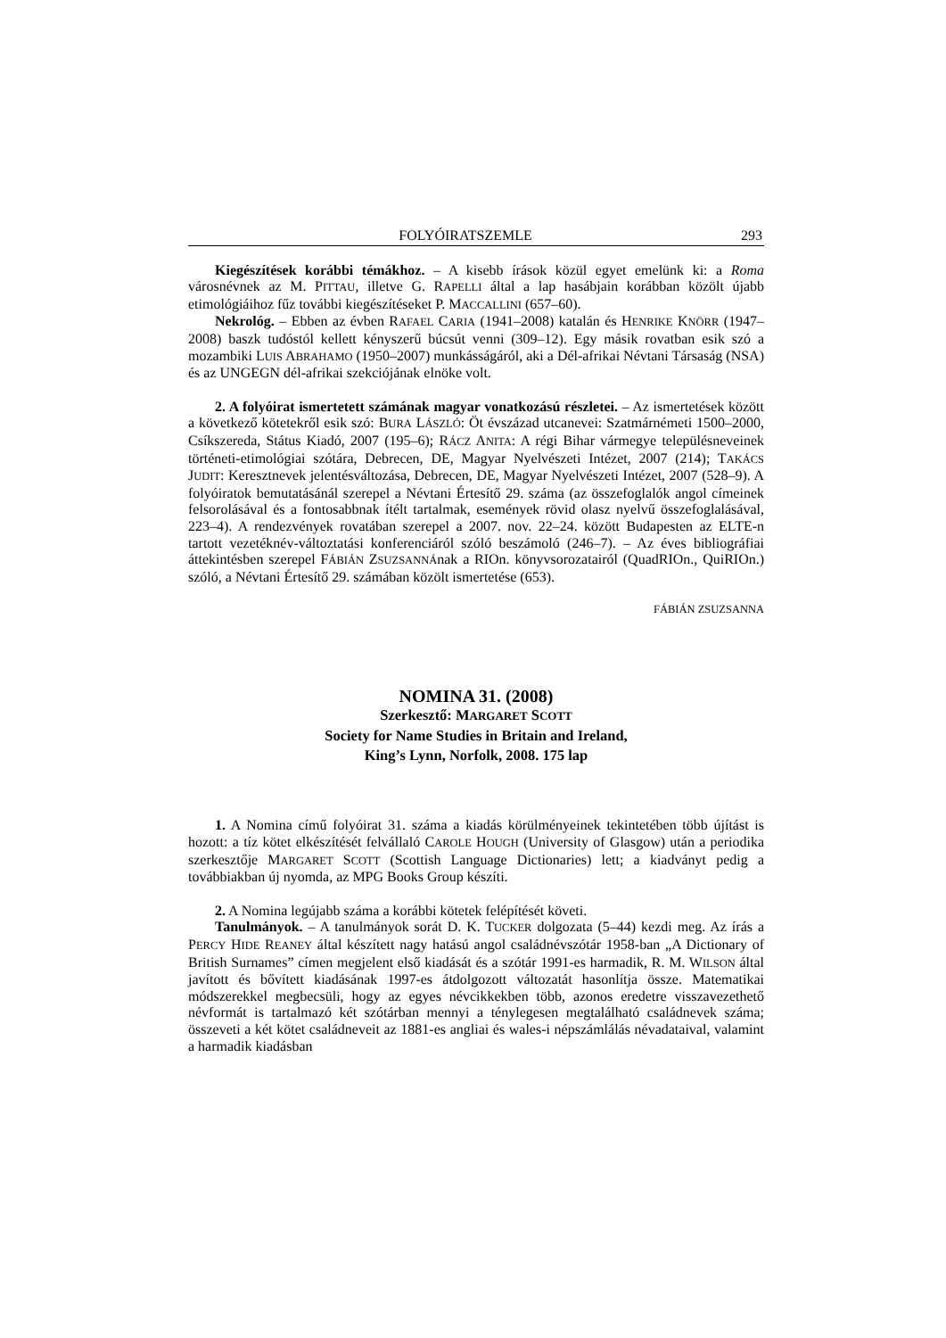FOLYÓIRATSZEMLE 293
Kiegészítések korábbi témákhoz. – A kisebb írások közül egyet emelünk ki: a Roma városnévnek az M. PITTAU, illetve G. RAPELLI által a lap hasábjain korábban közölt újabb etimológiáihoz fűz további kiegészítéseket P. MACCALLINI (657–60).
Nekrológ. – Ebben az évben RAFAEL CARIA (1941–2008) katalán és HENRIKE KNÖRR (1947–2008) baszk tudóstól kellett kényszerű búcsút venni (309–12). Egy másik rovatban esik szó a mozambiki LUIS ABRAHAMO (1950–2007) munkásságáról, aki a Dél-afrikai Névtani Társaság (NSA) és az UNGEGN dél-afrikai szekciójának elnöke volt.
2. A folyóirat ismertetett számának magyar vonatkozású részletei. – Az ismertetések között a következő kötetekről esik szó: BURA LÁSZLÓ: Öt évszázad utcanevei: Szatmárnémeti 1500–2000, Csíkszereda, Státus Kiadó, 2007 (195–6); RÁCZ ANITA: A régi Bihar vármegye településneveinek történeti-etimológiai szótára, Debrecen, DE, Magyar Nyelvészeti Intézet, 2007 (214); TAKÁCS JUDIT: Keresztnevek jelentésváltozása, Debrecen, DE, Magyar Nyelvészeti Intézet, 2007 (528–9). A folyóiratok bemutatásánál szerepel a Névtani Értesítő 29. száma (az összefoglalók angol címeinek felsorolásával és a fontosabbnak ítélt tartalmak, események rövid olasz nyelvű összefoglalásával, 223–4). A rendezvények rovatában szerepel a 2007. nov. 22–24. között Budapesten az ELTE-n tartott vezetéknév-változtatási konferenciáról szóló beszámoló (246–7). – Az éves bibliográfiai áttekintésben szerepel FÁBIÁN ZSUZSANNÁnak a RIOn. könyvsorozatairól (QuadRIOn., QuiRIOn.) szóló, a Névtani Értesítő 29. számában közölt ismertetése (653).
FÁBIÁN ZSUZSANNA
NOMINA 31. (2008)
Szerkesztő: MARGARET SCOTT
Society for Name Studies in Britain and Ireland,
King’s Lynn, Norfolk, 2008. 175 lap
1. A Nomina című folyóirat 31. száma a kiadás körülményeinek tekintetében több újítást is hozott: a tíz kötet elkészítését felvállaló CAROLE HOUGH (University of Glasgow) után a periodika szerkesztője MARGARET SCOTT (Scottish Language Dictionaries) lett; a kiadványt pedig a továbbiakban új nyomda, az MPG Books Group készíti.
2. A Nomina legújabb száma a korábbi kötetek felépítését követi.
Tanulmányok. – A tanulmányok sorát D. K. TUCKER dolgozata (5–44) kezdi meg. Az írás a PERCY HIDE REANEY által készített nagy hatású angol családnévszótár 1958-ban „A Dictionary of British Surnames” címen megjelent első kiadását és a szótár 1991-es harmadik, R. M. WILSON által javított és bővített kiadásának 1997-es átdolgozott változatát hasonlítja össze. Matematikai módszerekkel megbecsüli, hogy az egyes névcikkekben több, azonos eredetre visszavezethető névformát is tartalmazó két szótárban mennyi a ténylegesen megtalálható családnevek száma; összeveti a két kötet családneveit az 1881-es angliai és wales-i népszámlálás névadataival, valamint a harmadik kiadásban